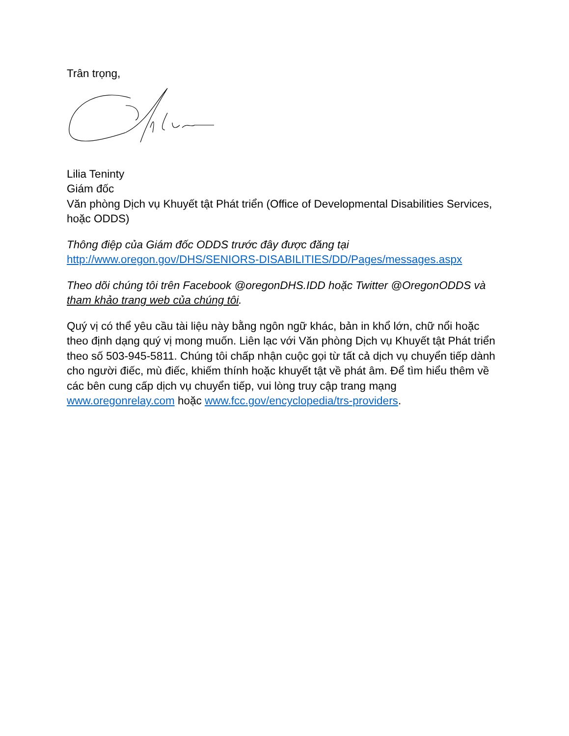Trân trọng,
Lilia Teninty
Giám đốc
Văn phòng Dịch vụ Khuyết tật Phát triển (Office of Developmental Disabilities Services, hoặc ODDS)
Thông điệp của Giám đốc ODDS trước đây được đăng tại
http://www.oregon.gov/DHS/SENIORS-DISABILITIES/DD/Pages/messages.aspx
Theo dõi chúng tôi trên Facebook @oregonDHS.IDD hoặc Twitter @OregonODDS và tham khảo trang web của chúng tôi.
Quý vị có thể yêu cầu tài liệu này bằng ngôn ngữ khác, bản in khổ lớn, chữ nổi hoặc theo định dạng quý vị mong muốn. Liên lạc với Văn phòng Dịch vụ Khuyết tật Phát triển theo số 503-945-5811. Chúng tôi chấp nhận cuộc gọi từ tất cả dịch vụ chuyển tiếp dành cho người điếc, mù điếc, khiếm thính hoặc khuyết tật về phát âm. Để tìm hiểu thêm về các bên cung cấp dịch vụ chuyển tiếp, vui lòng truy cập trang mạng www.oregonrelay.com hoặc www.fcc.gov/encyclopedia/trs-providers.